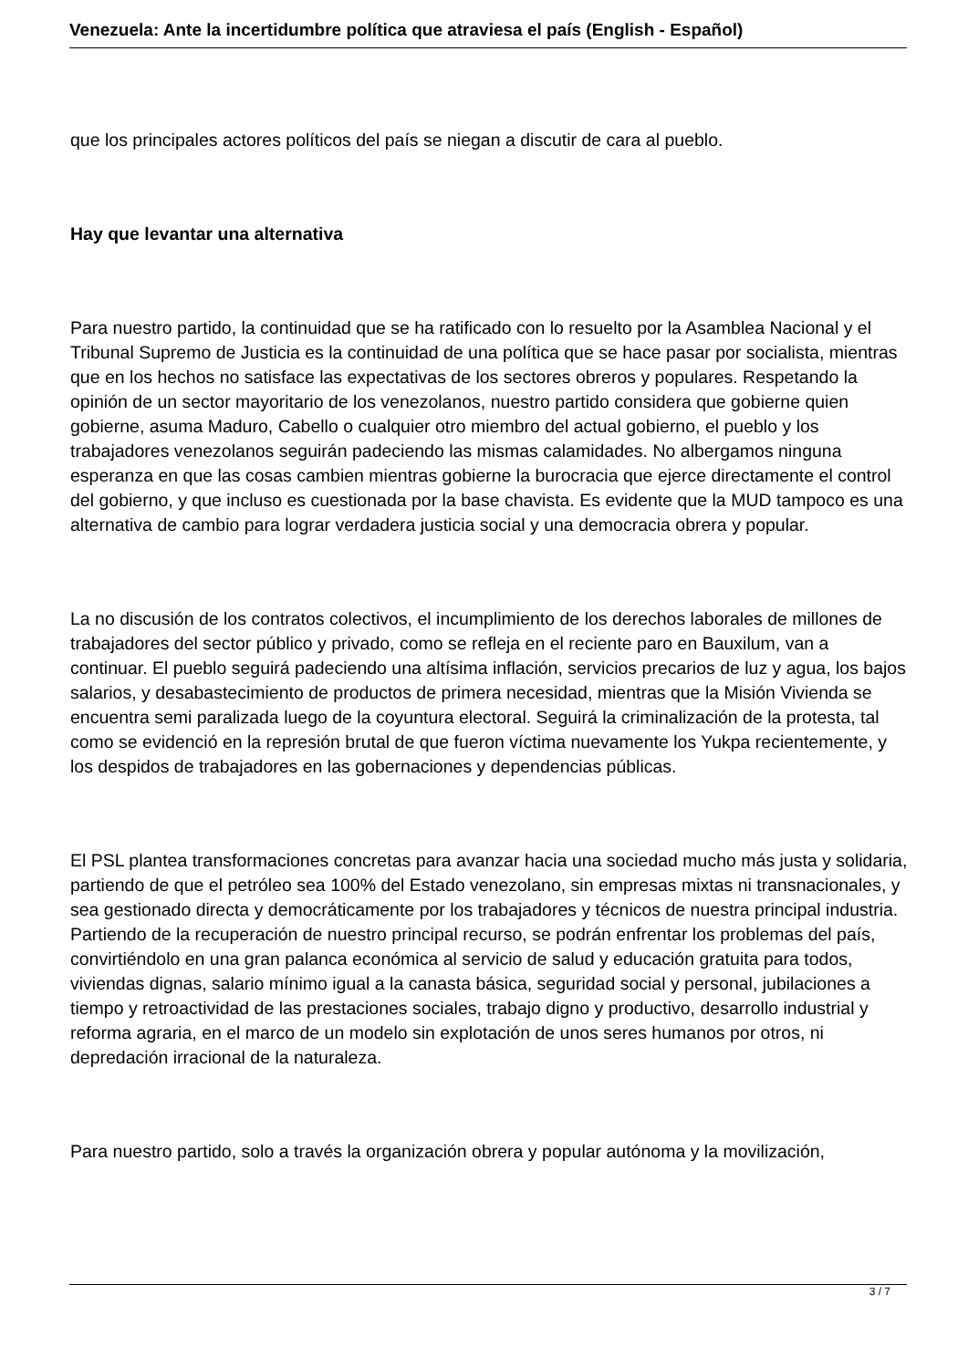Venezuela: Ante la incertidumbre política que atraviesa el país (English - Español)
que los principales actores políticos del país se niegan a discutir de cara al pueblo.
Hay que levantar una alternativa
Para nuestro partido, la continuidad que se ha ratificado con lo resuelto por la Asamblea Nacional y el Tribunal Supremo de Justicia es la continuidad de una política que se hace pasar por socialista, mientras que en los hechos no satisface las expectativas de los sectores obreros y populares. Respetando la opinión de un sector mayoritario de los venezolanos, nuestro partido considera que gobierne quien gobierne, asuma Maduro, Cabello o cualquier otro miembro del actual gobierno, el pueblo y los trabajadores venezolanos seguirán padeciendo las mismas calamidades. No albergamos ninguna esperanza en que las cosas cambien mientras gobierne la burocracia que ejerce directamente el control del gobierno, y que incluso es cuestionada por la base chavista. Es evidente que la MUD tampoco es una alternativa de cambio para lograr verdadera justicia social y una democracia obrera y popular.
La no discusión de los contratos colectivos, el incumplimiento de los derechos laborales de millones de trabajadores del sector público y privado, como se refleja en el reciente paro en Bauxilum, van a continuar. El pueblo seguirá padeciendo una altísima inflación, servicios precarios de luz y agua, los bajos salarios, y desabastecimiento de productos de primera necesidad, mientras que la Misión Vivienda se encuentra semi paralizada luego de la coyuntura electoral. Seguirá la criminalización de la protesta, tal como se evidenció en la represión brutal de que fueron víctima nuevamente los Yukpa recientemente, y los despidos de trabajadores en las gobernaciones y dependencias públicas.
El PSL plantea transformaciones concretas para avanzar hacia una sociedad mucho más justa y solidaria, partiendo de que el petróleo sea 100% del Estado venezolano, sin empresas mixtas ni transnacionales, y sea gestionado directa y democráticamente por los trabajadores y técnicos de nuestra principal industria. Partiendo de la recuperación de nuestro principal recurso, se podrán enfrentar los problemas del país, convirtiéndolo en una gran palanca económica al servicio de salud y educación gratuita para todos, viviendas dignas, salario mínimo igual a la canasta básica, seguridad social y personal, jubilaciones a tiempo y retroactividad de las prestaciones sociales, trabajo digno y productivo, desarrollo industrial y reforma agraria, en el marco de un modelo sin explotación de unos seres humanos por otros, ni depredación irracional de la naturaleza.
Para nuestro partido, solo a través la organización obrera y popular autónoma y la movilización,
3 / 7